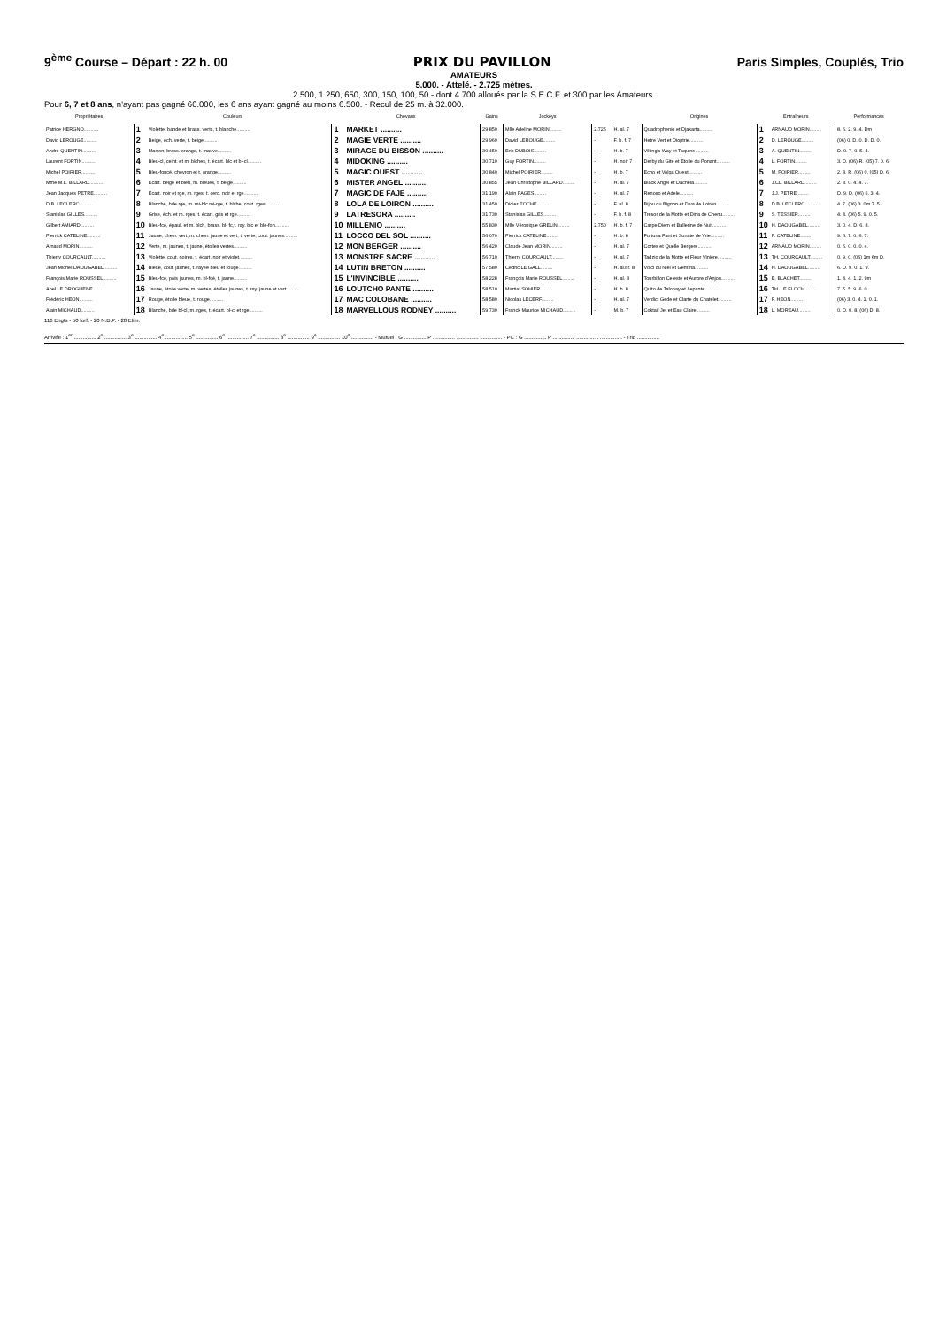9<sup>ème</sup> Course – Départ : 22 h. 00 PRIX DU PAVILLON Paris Simples, Couplés, Trio
AMATEURS
5.000. - Attelé. - 2.725 mètres.
2.500, 1.250, 650, 300, 150, 100, 50.- dont 4.700 alloués par la S.E.C.F. et 300 par les Amateurs.
Pour 6, 7 et 8 ans, n'ayant pas gagné 60.000, les 6 ans ayant gagné au moins 6.500. - Recul de 25 m. à 32.000.
| Propriétaires | Couleurs | | Chevaux | | Gains | Jockeys | | | Origines | Entraîneurs | | Performances |
| --- | --- | --- | --- | --- | --- | --- | --- | --- | --- | --- | --- | --- |
| Patrice HERGNO........... | 1 | Violette, bande et brass. verts, t. blanche.......... | 1 | MARKET .......... | 29 850 | Mlle Adeline MORIN......... | 2.725 | H. al. 7 | Quadrophenio et Djakarta.......... | 1 | ARNAUD MORIN......... | 8. 6. 2. 9. 4. Dm |
| David LEROUGE.......... | 2 | Beige, éch. verte, t. beige.......... | 2 | MAGIE VERTE .......... | 29 960 | David LEROUGE......... | - | F. b. f. 7 | Hetre Vert et Dioptrie.......... | 2 | D. LEROUGE......... | (06) 0. D. 0. D. D. 0. |
| André QUENTIN.......... | 3 | Marron, brass. orange, t. mauve.......... | 3 | MIRAGE DU BISSON .......... | 30 450 | Eric DUBOIS......... | - | H. b. 7 | Viking's Way et Taquine.......... | 3 | A. QUENTIN......... | D. 0. 7. 0. 5. 4. |
| Laurent FORTIN.......... | 4 | Bleu-cl, ceint. et m. blches, t. écart. blc et bl-cl.......... | 4 | MIDOKING .......... | 30 710 | Guy FORTIN......... | - | H. noir 7 | Derby du Gite et Etoile du Ponant.......... | 4 | L. FORTIN......... | 3. D. (06) R. (05) 7. 0. 6. |
| Michel POIRIER.......... | 5 | Bleu-foncé, chevron et t. orange.......... | 5 | MAGIC OUEST .......... | 30 840 | Michel POIRIER......... | - | H. b. 7 | Echo et Volga Ouest.......... | 5 | M. POIRIER......... | 2. 8. R. (06) 0. (05) D. 6. |
| Mme M.L. BILLARD.......... | 6 | Écart. beige et bleu, m. bleues, t. beige.......... | 6 | MISTER ANGEL .......... | 30 855 | Jean Christophe BILLARD......... | - | H. al. 7 | Black Angel et Dachela.......... | 6 | J.CL. BILLARD......... | 2. 3. 0. 4. 4. 7. |
| Jean Jacques PETRE.......... | 7 | Écart. noir et rge, m. rges, t. cerc. noir et rge.......... | 7 | MAGIC DE FAJE .......... | 31 190 | Alain PAGES......... | - | H. al. 7 | Renoso et Adele.......... | 7 | J.J. PETRE......... | D. 9. D. (06) 6. 3. 4. |
| D.B. LECLERC.......... | 8 | Blanche, bde rge, m. mi-blc mi-rge, t. blche, cout. rges.......... | 8 | LOLA DE LOIRON .......... | 31 450 | Didier EOCHE......... | - | F. al. 8 | Bijou du Bignon et Diva de Loiron.......... | 8 | D.B. LECLERC......... | 4. 7. (06) 3. 0m 7. 5. |
| Stanislas GILLES.......... | 9 | Grise, éch. et m. rges, t. écart. gris et rge.......... | 9 | LATRESORA .......... | 31 730 | Stanislas GILLES......... | - | F. b. f. 8 | Tresor de la Motte et Dina de Chenu.......... | 9 | S. TESSIER......... | 4. 4. (06) 5. 9. 0. 5. |
| Gilbert AMIARD.......... | 10 | Bleu-fcé, épaul. et m. blch, brass. bl- fc,t. ray. blc et ble-fon.......... | 10 | MILLENIO .......... | 55 830 | Mlle Véronique GRELIN......... | 2.750 | H. b. f. 7 | Carpe Diem et Ballerine de Nuit.......... | 10 | H. DAOUGABEL......... | 3. 0. 4. D. 6. 8. |
| Pierrick CATELINE.......... | 11 | Jaune, chevr. vert, m. chevr. jaune et vert, t. verte, cout. jaunes.......... | 11 | LOCCO DEL SOL .......... | 56 070 | Pierrick CATELINE......... | - | H. b. 8 | Fortuna Fant et Sonate de Vrie.......... | 11 | P. CATELINE......... | 9. 6. 7. 0. 6. 7. |
| Arnaud MORIN.......... | 12 | Verte, m. jaunes, t. jaune, étoiles vertes.......... | 12 | MON BERGER .......... | 56 420 | Claude Jean MORIN......... | - | H. al. 7 | Cortes et Quelle Bergere.......... | 12 | ARNAUD MORIN......... | 0. 6. 0. 0. 0. 4. |
| Thierry COURCAULT.......... | 13 | Violette, cout. noires, t. écart. noir et violet.......... | 13 | MONSTRE SACRE .......... | 56 710 | Thierry COURCAULT......... | - | H. al. 7 | Tadzio de la Motte et Fleur Viniere.......... | 13 | TH. COURCAULT......... | 0. 9. 0. (06) 1m 6m D. |
| Jean Michel DAOUGABEL.......... | 14 | Bleue, cout. jaunes, t. rayée bleu et rouge.......... | 14 | LUTIN BRETON .......... | 57 580 | Cédric LE GALL......... | - | H. al.br. 8 | Voici du Niel et Gemma.......... | 14 | H. DAOUGABEL......... | 6. D. 9. 0. 1. 9. |
| François Marie ROUSSEL.......... | 15 | Bleu-fcé, pois jaunes, m. bl-fcé, t. jaune.......... | 15 | L'INVINCIBLE .......... | 58 228 | François Marie ROUSSEL......... | - | H. al. 8 | Tourbillon Celeste et Aurore d'Anjou.......... | 15 | B. BLACHET......... | 1. 4. 4. 1. 2. 9m |
| Abel LE DROGUENE.......... | 16 | Jaune, étoile verte, m. vertes, étoiles jaunes, t. ray. jaune et vert.......... | 16 | LOUTCHO PANTE .......... | 58 510 | Martial SOHIER......... | - | H. b. 8 | Quito de Talonay et Lepante.......... | 16 | TH. LE FLOCH......... | 7. 5. 5. 9. 6. 0. |
| Frédéric HEON.......... | 17 | Rouge, étoile bleue, t. rouge.......... | 17 | MAC COLOBANE .......... | 58 580 | Nicolas LECERF......... | - | H. al. 7 | Verdict Gede et Clarte du Chatelet.......... | 17 | F. HEON......... | (06) 3. 0. 4. 1. 0. 1. |
| Alain MICHAUD.......... | 18 | Blanche, bde bl-cl, m. rges, t. écart. bl-cl et rge.......... | 18 | MARVELLOUS RODNEY .......... | 59 730 | Franck Maurice MICHAUD......... | - | M. b. 7 | Coktail Jet et Eau Claire.......... | 18 | L. MOREAU......... | 0. D. 0. 8. (06) D. 8. |
116 Engts - 50 forf. - 20 N.D.P. - 28 Elim.
Arrivée : 1<sup>er</sup> ............... 2<sup>e</sup> ............... 3<sup>e</sup> ............... 4<sup>e</sup> ............... 5<sup>e</sup> ............... 6<sup>e</sup> ............... 7<sup>e</sup> ............... 8<sup>e</sup> ............... 9<sup>e</sup> ............... 10<sup>e</sup> ............... - Mutuel : G ............... P ............... ............... ............... - PC : G ............... P ............... ............... ............... - Trio ...............